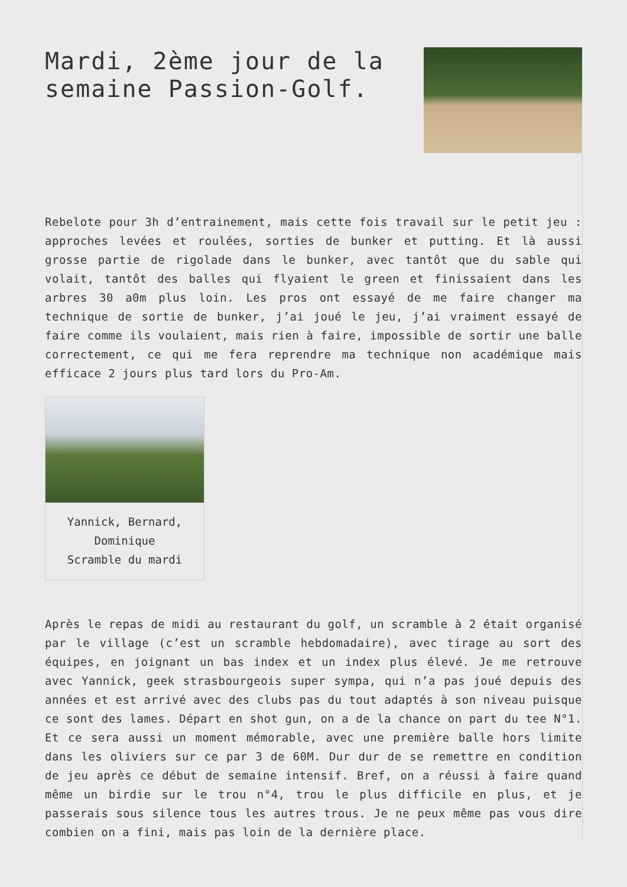Mardi, 2ème jour de la semaine Passion-Golf.
Rebelote pour 3h d’entrainement, mais cette fois travail sur le petit jeu : approches levées et roulées, sorties de bunker et putting. Et là aussi grosse partie de rigolade dans le bunker, avec tantôt que du sable qui volait, tantôt des balles qui flyaient le green et finissaient dans les arbres 30 a0m plus loin. Les pros ont essayé de me faire changer ma technique de sortie de bunker, j’ai joué le jeu, j’ai vraiment essayé de faire comme ils voulaient, mais rien à faire, impossible de sortir une balle correctement, ce qui me fera reprendre ma technique non académique mais efficace 2 jours plus tard lors du Pro-Am.
Yannick, Bernard, Dominique
Scramble du mardi
Après le repas de midi au restaurant du golf, un scramble à 2 était organisé par le village (c’est un scramble hebdomadaire), avec tirage au sort des équipes, en joignant un bas index et un index plus élevé. Je me retrouve avec Yannick, geek strasbourgeois super sympa, qui n’a pas joué depuis des années et est arrivé avec des clubs pas du tout adaptés à son niveau puisque ce sont des lames. Départ en shot gun, on a de la chance on part du tee N°1. Et ce sera aussi un moment mémorable, avec une première balle hors limite dans les oliviers sur ce par 3 de 60M. Dur dur de se remettre en condition de jeu après ce début de semaine intensif. Bref, on a réussi à faire quand même un birdie sur le trou n°4, trou le plus difficile en plus, et je passerais sous silence tous les autres trous. Je ne peux même pas vous dire combien on a fini, mais pas loin de la dernière place.